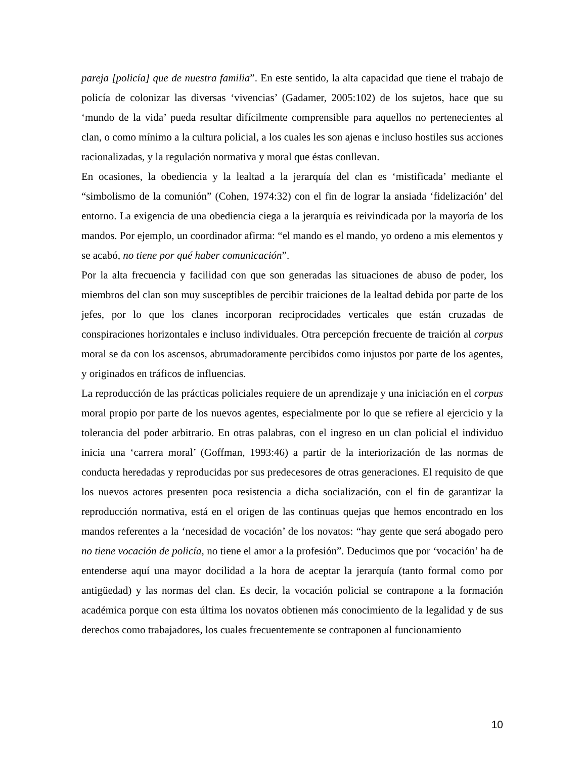pareja [policía] que de nuestra familia”. En este sentido, la alta capacidad que tiene el trabajo de policía de colonizar las diversas ‘vivencias’ (Gadamer, 2005:102) de los sujetos, hace que su ‘mundo de la vida’ pueda resultar difícilmente comprensible para aquellos no pertenecientes al clan, o como mínimo a la cultura policial, a los cuales les son ajenas e incluso hostiles sus acciones racionalizadas, y la regulación normativa y moral que éstas conllevan.
En ocasiones, la obediencia y la lealtad a la jerarquía del clan es ‘mistificada’ mediante el “simbolismo de la comunión” (Cohen, 1974:32) con el fin de lograr la ansiada ‘fidelización’ del entorno. La exigencia de una obediencia ciega a la jerarquía es reivindicada por la mayoría de los mandos. Por ejemplo, un coordinador afirma: “el mando es el mando, yo ordeno a mis elementos y se acabó, no tiene por qué haber comunicación”.
Por la alta frecuencia y facilidad con que son generadas las situaciones de abuso de poder, los miembros del clan son muy susceptibles de percibir traiciones de la lealtad debida por parte de los jefes, por lo que los clanes incorporan reciprocidades verticales que están cruzadas de conspiraciones horizontales e incluso individuales. Otra percepción frecuente de traición al corpus moral se da con los ascensos, abrumadoramente percibidos como injustos por parte de los agentes, y originados en tráficos de influencias.
La reproducción de las prácticas policiales requiere de un aprendizaje y una iniciación en el corpus moral propio por parte de los nuevos agentes, especialmente por lo que se refiere al ejercicio y la tolerancia del poder arbitrario. En otras palabras, con el ingreso en un clan policial el individuo inicia una ‘carrera moral’ (Goffman, 1993:46) a partir de la interiorización de las normas de conducta heredadas y reproducidas por sus predecesores de otras generaciones. El requisito de que los nuevos actores presenten poca resistencia a dicha socialización, con el fin de garantizar la reproducción normativa, está en el origen de las continuas quejas que hemos encontrado en los mandos referentes a la ‘necesidad de vocación’ de los novatos: “hay gente que será abogado pero no tiene vocación de policía, no tiene el amor a la profesión”. Deducimos que por ‘vocación’ ha de entenderse aquí una mayor docilidad a la hora de aceptar la jerarquía (tanto formal como por antigüedad) y las normas del clan. Es decir, la vocación policial se contrapone a la formación académica porque con esta última los novatos obtienen más conocimiento de la legalidad y de sus derechos como trabajadores, los cuales frecuentemente se contraponen al funcionamiento
10